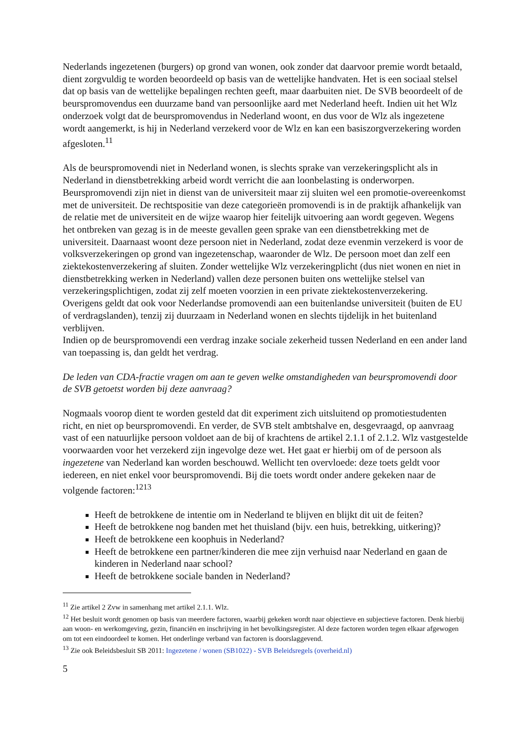Nederlands ingezetenen (burgers) op grond van wonen, ook zonder dat daarvoor premie wordt betaald, dient zorgvuldig te worden beoordeeld op basis van de wettelijke handvaten. Het is een sociaal stelsel dat op basis van de wettelijke bepalingen rechten geeft, maar daarbuiten niet. De SVB beoordeelt of de beurspromovendus een duurzame band van persoonlijke aard met Nederland heeft. Indien uit het Wlz onderzoek volgt dat de beurspromovendus in Nederland woont, en dus voor de Wlz als ingezetene wordt aangemerkt, is hij in Nederland verzekerd voor de Wlz en kan een basiszorgverzekering worden afgesloten.<sup>11</sup>
Als de beurspromovendi niet in Nederland wonen, is slechts sprake van verzekeringsplicht als in Nederland in dienstbetrekking arbeid wordt verricht die aan loonbelasting is onderworpen. Beurspromovendi zijn niet in dienst van de universiteit maar zij sluiten wel een promotie-overeenkomst met de universiteit. De rechtspositie van deze categorieën promovendi is in de praktijk afhankelijk van de relatie met de universiteit en de wijze waarop hier feitelijk uitvoering aan wordt gegeven. Wegens het ontbreken van gezag is in de meeste gevallen geen sprake van een dienstbetrekking met de universiteit. Daarnaast woont deze persoon niet in Nederland, zodat deze evenmin verzekerd is voor de volksverzekeringen op grond van ingezetenschap, waaronder de Wlz. De persoon moet dan zelf een ziektekostenverzekering af sluiten. Zonder wettelijke Wlz verzekeringplicht (dus niet wonen en niet in dienstbetrekking werken in Nederland) vallen deze personen buiten ons wettelijke stelsel van verzekeringsplichtigen, zodat zij zelf moeten voorzien in een private ziektekostenverzekering. Overigens geldt dat ook voor Nederlandse promovendi aan een buitenlandse universiteit (buiten de EU of verdragslanden), tenzij zij duurzaam in Nederland wonen en slechts tijdelijk in het buitenland verblijven.
Indien op de beurspromovendi een verdrag inzake sociale zekerheid tussen Nederland en een ander land van toepassing is, dan geldt het verdrag.
De leden van CDA-fractie vragen om aan te geven welke omstandigheden van beurspromovendi door de SVB getoetst worden bij deze aanvraag?
Nogmaals voorop dient te worden gesteld dat dit experiment zich uitsluitend op promotiestudenten richt, en niet op beurspromovendi. En verder, de SVB stelt ambtshalve en, desgevraagd, op aanvraag vast of een natuurlijke persoon voldoet aan de bij of krachtens de artikel 2.1.1 of 2.1.2. Wlz vastgestelde voorwaarden voor het verzekerd zijn ingevolge deze wet. Het gaat er hierbij om of de persoon als ingezetene van Nederland kan worden beschouwd. Wellicht ten overvloede: deze toets geldt voor iedereen, en niet enkel voor beurspromovendi. Bij die toets wordt onder andere gekeken naar de volgende factoren:<sup>12</sup><sup>13</sup>
Heeft de betrokkene de intentie om in Nederland te blijven en blijkt dit uit de feiten?
Heeft de betrokkene nog banden met het thuisland (bijv. een huis, betrekking, uitkering)?
Heeft de betrokkene een koophuis in Nederland?
Heeft de betrokkene een partner/kinderen die mee zijn verhuisd naar Nederland en gaan de kinderen in Nederland naar school?
Heeft de betrokkene sociale banden in Nederland?
<sup>11</sup> Zie artikel 2 Zvw in samenhang met artikel 2.1.1. Wlz.
<sup>12</sup> Het besluit wordt genomen op basis van meerdere factoren, waarbij gekeken wordt naar objectieve en subjectieve factoren. Denk hierbij aan woon- en werkomgeving, gezin, financiën en inschrijving in het bevolkingsregister. Al deze factoren worden tegen elkaar afgewogen om tot een eindoordeel te komen. Het onderlinge verband van factoren is doorslaggevend.
<sup>13</sup> Zie ook Beleidsbesluit SB 2011: Ingezetene / wonen (SB1022) - SVB Beleidsregels (overheid.nl)
5